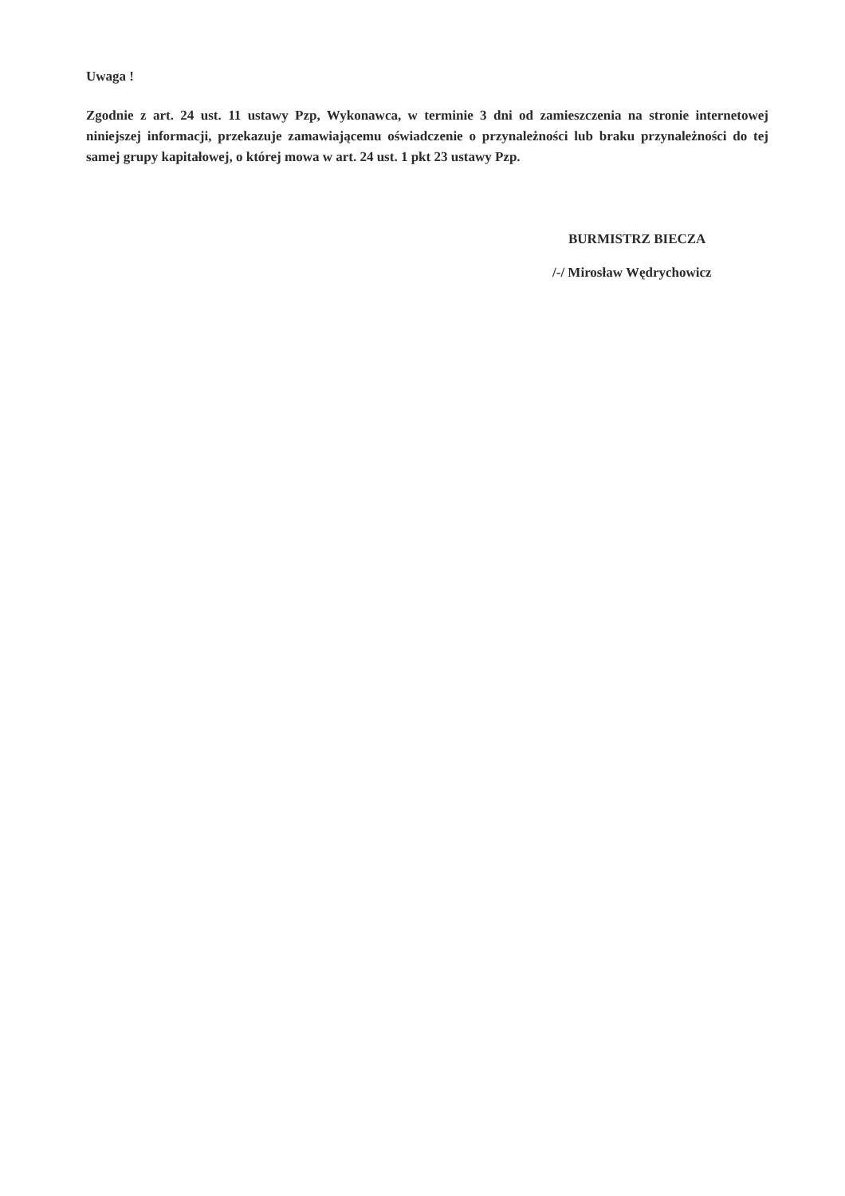Uwaga !
Zgodnie z art. 24 ust. 11 ustawy Pzp, Wykonawca, w terminie 3 dni od zamieszczenia na stronie internetowej niniejszej informacji, przekazuje zamawiającemu oświadczenie o przynależności lub braku przynależności do tej samej grupy kapitałowej, o której mowa w art. 24 ust. 1 pkt 23 ustawy Pzp.
BURMISTRZ BIECZA
/-/ Mirosław Wędrychowicz